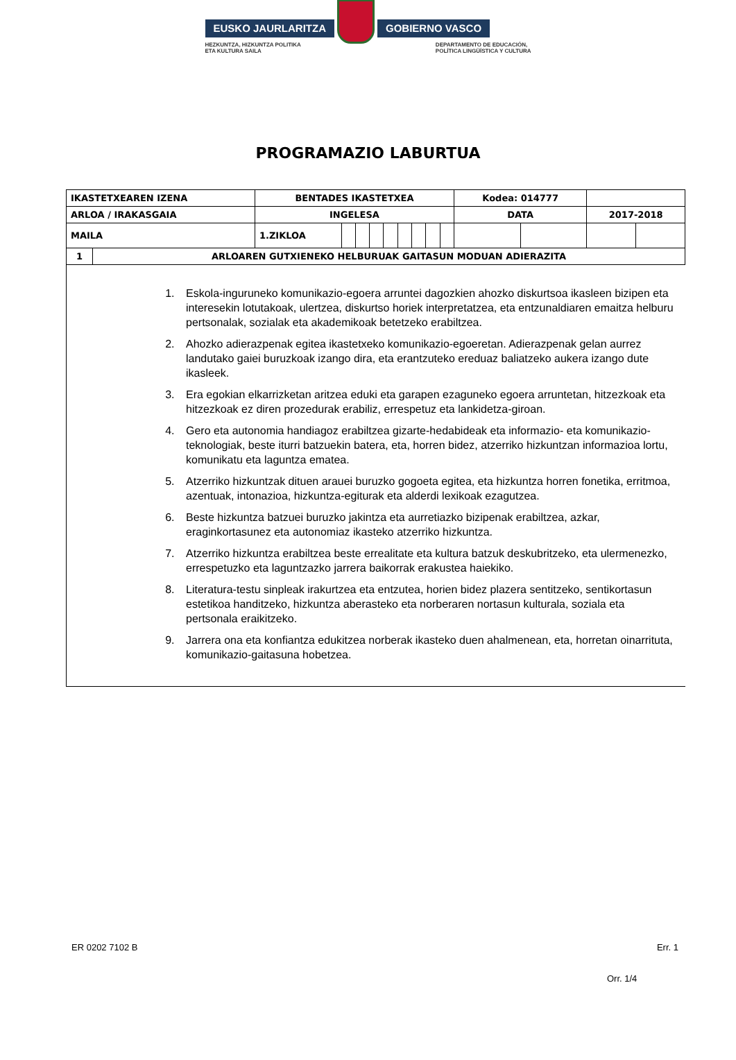EUSKO JAURLARITZA GOBIERNO VASCO
HEZKUNTZA, HIZKUNTZA POLITIKA
ETA KULTURA SAILA DEPARTAMENTO DE EDUCACIÓN,
POLÍTICA LINGÜÍSTICA Y CULTURA
PROGRAMAZIO LABURTUA
| IKASTETXEAREN IZENA | | BENTADES IKASTETXEA | | | | | | | | | Kodea: 014777 | | | |
| ARLOA / IRAKASGAIA | | INGELESA | | | | | | | | | DATA | | 2017-2018 | |
| MAILA | | 1.ZIKLOA | | | | | | | | | | | | |
| 1 | ARLOAREN GUTXIENEKO HELBURUAK GAITASUN MODUAN ADIERAZITA | | | | | | | | | | | | | |
1. Eskola-inguruneko komunikazio-egoera arruntei dagozkien ahozko diskurtsoa ikasleen bizipen eta interesekin lotutakoak, ulertzea, diskurtso horiek interpretatzea, eta entzunaldiaren emaitza helburu pertsonalak, sozialak eta akademikoak betetzeko erabiltzea.
2. Ahozko adierazpenak egitea ikastetxeko komunikazio-egoeretan. Adierazpenak gelan aurrez landutako gaiei buruzkoak izango dira, eta erantzuteko ereduaz baliatzeko aukera izango dute ikasleek.
3. Era egokian elkarrizketan aritzea eduki eta garapen ezaguneko egoera arruntetan, hitzezkoak eta hitzezkoak ez diren prozedurak erabiliz, errespetuz eta lankidetza-giroan.
4. Gero eta autonomia handiagoz erabiltzea gizarte-hedabideak eta informazio- eta komunikazio-teknologiak, beste iturri batzuekin batera, eta, horren bidez, atzerriko hizkuntzan informazioa lortu, komunikatu eta laguntza ematea.
5. Atzerriko hizkuntzak dituen arauei buruzko gogoeta egitea, eta hizkuntza horren fonetika, erritmoa, azentuak, intonazioa, hizkuntza-egiturak eta alderdi lexikoak ezagutzea.
6. Beste hizkuntza batzuei buruzko jakintza eta aurretiazko bizipenak erabiltzea, azkar, eraginkortasunez eta autonomiaz ikasteko atzerriko hizkuntza.
7. Atzerriko hizkuntza erabiltzea beste errealitate eta kultura batzuk deskubritzeko, eta ulermenezko, errespetuzko eta laguntzazko jarrera baikorrak erakustea haiekiko.
8. Literatura-testu sinpleak irakurtzea eta entzutea, horien bidez plazera sentitzeko, sentikortasun estetikoa handitzeko, hizkuntza aberasteko eta norberaren nortasun kulturala, soziala eta pertsonala eraikitzeko.
9. Jarrera ona eta konfiantza edukitzea norberak ikasteko duen ahalmenean, eta, horretan oinarrituta, komunikazio-gaitasuna hobetzea.
ER 0202 7102 B Err. 1
Orr. 1/4